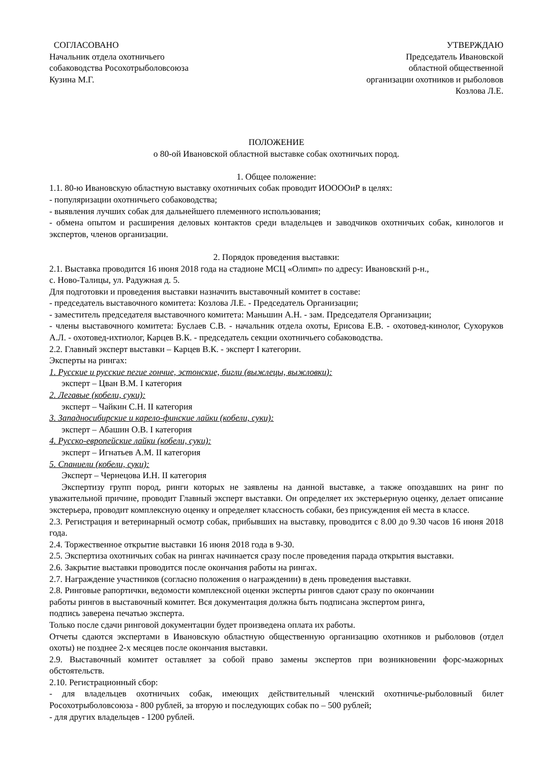СОГЛАСОВАНО
Начальник отдела охотничьего
собаководства Росохотрыболовсоюза
Кузина М.Г.
УТВЕРЖДАЮ
Председатель Ивановской
областной общественной
организации охотников и рыболовов
Козлова Л.Е.
ПОЛОЖЕНИЕ
о 80-ой Ивановской областной выставке собак охотничьих пород.
1. Общее положение:
1.1. 80-ю Ивановскую областную выставку охотничьих собак проводит ИООООиР в целях:
- популяризации охотничьего собаководства;
- выявления лучших собак для дальнейшего племенного использования;
- обмена опытом и расширения деловых контактов среди владельцев и заводчиков охотничьих собак, кинологов и экспертов, членов организации.
2. Порядок проведения выставки:
2.1. Выставка проводится 16 июня 2018 года на стадионе МСЦ «Олимп» по адресу: Ивановский р-н.,
с. Ново-Талицы, ул. Радужная д. 5.
Для подготовки и проведения выставки назначить выставочный комитет в составе:
- председатель выставочного комитета: Козлова Л.Е. - Председатель Организации;
- заместитель председателя выставочного комитета: Маньшин А.Н. - зам. Председателя Организации;
- члены выставочного комитета: Буслаев С.В. - начальник отдела охоты, Ерисова Е.В. - охотовед-кинолог, Сухоруков А.Л. - охотовед-ихтиолог, Карцев В.К. - председатель секции охотничьего собаководства.
2.2. Главный эксперт выставки – Карцев В.К. - эксперт I категории.
Эксперты на рингах:
1. Русские и русские пегие гончие, эстонские, бигли (выжлецы, выжловки):
эксперт – Цван В.М. I категория
2. Легавые (кобели, суки):
эксперт – Чайкин С.Н. II категория
3. Западносибирские и карело-финские лайки (кобели, суки):
эксперт – Абашин О.В. I категория
4. Русско-европейские лайки (кобели, суки):
эксперт – Игнатьев А.М. II категория
5. Спаниели (кобели, суки):
Эксперт – Чернецова И.Н. II категория
Экспертизу групп пород, ринги которых не заявлены на данной выставке, а также опоздавших на ринг по уважительной причине, проводит Главный эксперт выставки. Он определяет их экстерьерную оценку, делает описание экстерьера, проводит комплексную оценку и определяет классность собаки, без присуждения ей места в классе.
2.3. Регистрация и ветеринарный осмотр собак, прибывших на выставку, проводится с 8.00 до 9.30 часов 16 июня 2018 года.
2.4. Торжественное открытие выставки 16 июня 2018 года в 9-30.
2.5. Экспертиза охотничьих собак на рингах начинается сразу после проведения парада открытия выставки.
2.6. Закрытие выставки проводится после окончания работы на рингах.
2.7. Награждение участников (согласно положения о награждении) в день проведения выставки.
2.8. Ринговые рапортички, ведомости комплексной оценки эксперты рингов сдают сразу по окончании
работы рингов в выставочный комитет. Вся документация должна быть подписана экспертом ринга,
подпись заверена печатью эксперта.
Только после сдачи ринговой документации будет произведена оплата их работы.
Отчеты сдаются экспертами в Ивановскую областную общественную организацию охотников и рыболовов (отдел охоты) не позднее 2-х месяцев после окончания выставки.
2.9. Выставочный комитет оставляет за собой право замены экспертов при возникновении форс-мажорных обстоятельств.
2.10. Регистрационный сбор:
- для владельцев охотничьих собак, имеющих действительный членский охотничье-рыболовный билет Росохотрыболовсоюза - 800 рублей, за вторую и последующих собак по – 500 рублей;
- для других владельцев - 1200 рублей.